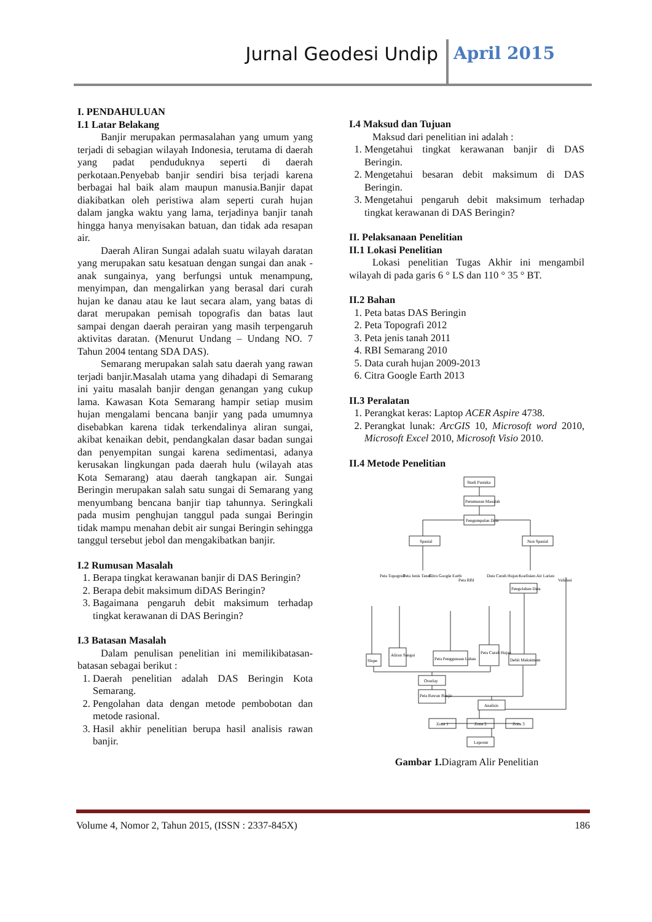Jurnal Geodesi Undip April 2015
I. PENDAHULUAN
I.1 Latar Belakang
Banjir merupakan permasalahan yang umum yang terjadi di sebagian wilayah Indonesia, terutama di daerah yang padat penduduknya seperti di daerah perkotaan.Penyebab banjir sendiri bisa terjadi karena berbagai hal baik alam maupun manusia.Banjir dapat diakibatkan oleh peristiwa alam seperti curah hujan dalam jangka waktu yang lama, terjadinya banjir tanah hingga hanya menyisakan batuan, dan tidak ada resapan air.
Daerah Aliran Sungai adalah suatu wilayah daratan yang merupakan satu kesatuan dengan sungai dan anak - anak sungainya, yang berfungsi untuk menampung, menyimpan, dan mengalirkan yang berasal dari curah hujan ke danau atau ke laut secara alam, yang batas di darat merupakan pemisah topografis dan batas laut sampai dengan daerah perairan yang masih terpengaruh aktivitas daratan. (Menurut Undang – Undang NO. 7 Tahun 2004 tentang SDA DAS).
Semarang merupakan salah satu daerah yang rawan terjadi banjir.Masalah utama yang dihadapi di Semarang ini yaitu masalah banjir dengan genangan yang cukup lama. Kawasan Kota Semarang hampir setiap musim hujan mengalami bencana banjir yang pada umumnya disebabkan karena tidak terkendalinya aliran sungai, akibat kenaikan debit, pendangkalan dasar badan sungai dan penyempitan sungai karena sedimentasi, adanya kerusakan lingkungan pada daerah hulu (wilayah atas Kota Semarang) atau daerah tangkapan air. Sungai Beringin merupakan salah satu sungai di Semarang yang menyumbang bencana banjir tiap tahunnya. Seringkali pada musim penghujan tanggul pada sungai Beringin tidak mampu menahan debit air sungai Beringin sehingga tanggul tersebut jebol dan mengakibatkan banjir.
I.2 Rumusan Masalah
1. Berapa tingkat kerawanan banjir di DAS Beringin?
2. Berapa debit maksimum diDAS Beringin?
3. Bagaimana pengaruh debit maksimum terhadap tingkat kerawanan di DAS Beringin?
I.3 Batasan Masalah
Dalam penulisan penelitian ini memilikibatasan-batasan sebagai berikut :
1. Daerah penelitian adalah DAS Beringin Kota Semarang.
2. Pengolahan data dengan metode pembobotan dan metode rasional.
3. Hasil akhir penelitian berupa hasil analisis rawan banjir.
I.4 Maksud dan Tujuan
Maksud dari penelitian ini adalah :
1. Mengetahui tingkat kerawanan banjir di DAS Beringin.
2. Mengetahui besaran debit maksimum di DAS Beringin.
3. Mengetahui pengaruh debit maksimum terhadap tingkat kerawanan di DAS Beringin?
II. Pelaksanaan Penelitian
II.1 Lokasi Penelitian
Lokasi penelitian Tugas Akhir ini mengambil wilayah di pada garis 6 ° LS dan 110 ° 35 ° BT.
II.2 Bahan
1. Peta batas DAS Beringin
2. Peta Topografi 2012
3. Peta jenis tanah 2011
4. RBI Semarang 2010
5. Data curah hujan 2009-2013
6. Citra Google Earth 2013
II.3 Peralatan
1. Perangkat keras: Laptop ACER Aspire 4738.
2. Perangkat lunak: ArcGIS 10, Microsoft word 2010, Microsoft Excel 2010, Microsoft Visio 2010.
II.4 Metode Penelitian
Studi Pustaka
Perumusan Masalah
Pengumpulan Data
Spasial
Non Spasial
Peta Topografi
Peta Jenis Tanah
Citra Google Earth
Peta RBI
Data Curah Hujan
Koefisien Air Larian
Validasi
Pengolahan Data
Slope
Aliran Sungai
Peta Penggunaan Lahan
Peta Curah Hujan
Debit Maksimum
Overlay
Peta Rawan Banjir
Analisis
Zona 1
Zona 2
Zona 3
Laporan
Gambar 1. Diagram Alir Penelitian
Volume 4, Nomor 2, Tahun 2015, (ISSN : 2337-845X) 186